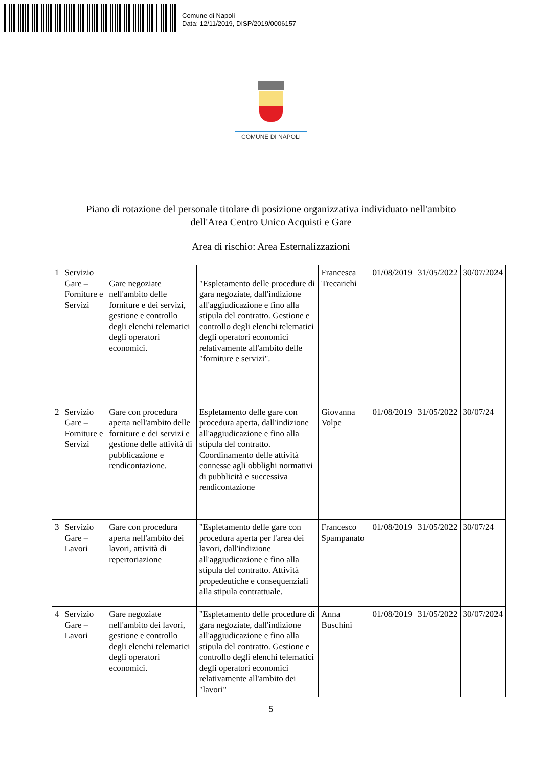Comune di Napoli
Data: 12/11/2019, DISP/2019/0006157
COMUNE DI NAPOLI
Piano di rotazione del personale titolare di posizione organizzativa individuato nell'ambito
dell'Area Centro Unico Acquisti e Gare
Area di rischio: Area Esternalizzazioni
| 1 | Servizio Gare – Forniture e Servizi | Gare negoziate nell'ambito delle forniture e dei servizi, gestione e controllo degli elenchi telematici degli operatori economici. | "Espletamento delle procedure di gara negoziate, dall'indizione all'aggiudicazione e fino alla stipula del contratto. Gestione e controllo degli elenchi telematici degli operatori economici relativamente all'ambito delle "forniture e servizi". | Francesca Trecarichi | 01/08/2019 | 31/05/2022 | 30/07/2024 |
| 2 | Servizio Gare – Forniture e Servizi | Gare con procedura aperta nell'ambito delle forniture e dei servizi e gestione delle attività di pubblicazione e rendicontazione. | Espletamento delle gare con procedura aperta, dall'indizione all'aggiudicazione e fino alla stipula del contratto. Coordinamento delle attività connesse agli obblighi normativi di pubblicità e successiva rendicontazione | Giovanna Volpe | 01/08/2019 | 31/05/2022 | 30/07/24 |
| 3 | Servizio Gare – Lavori | Gare con procedura aperta nell'ambito dei lavori, attività di repertoriazione | "Espletamento delle gare con procedura aperta per l'area dei lavori, dall'indizione all'aggiudicazione e fino alla stipula del contratto. Attività propedeutiche e consequenziali alla stipula contrattuale. | Francesco Spampanato | 01/08/2019 | 31/05/2022 | 30/07/24 |
| 4 | Servizio Gare – Lavori | Gare negoziate nell'ambito dei lavori, gestione e controllo degli elenchi telematici degli operatori economici. | "Espletamento delle procedure di gara negoziate, dall'indizione all'aggiudicazione e fino alla stipula del contratto. Gestione e controllo degli elenchi telematici degli operatori economici relativamente all'ambito dei "lavori" | Anna Buschini | 01/08/2019 | 31/05/2022 | 30/07/2024 |
5